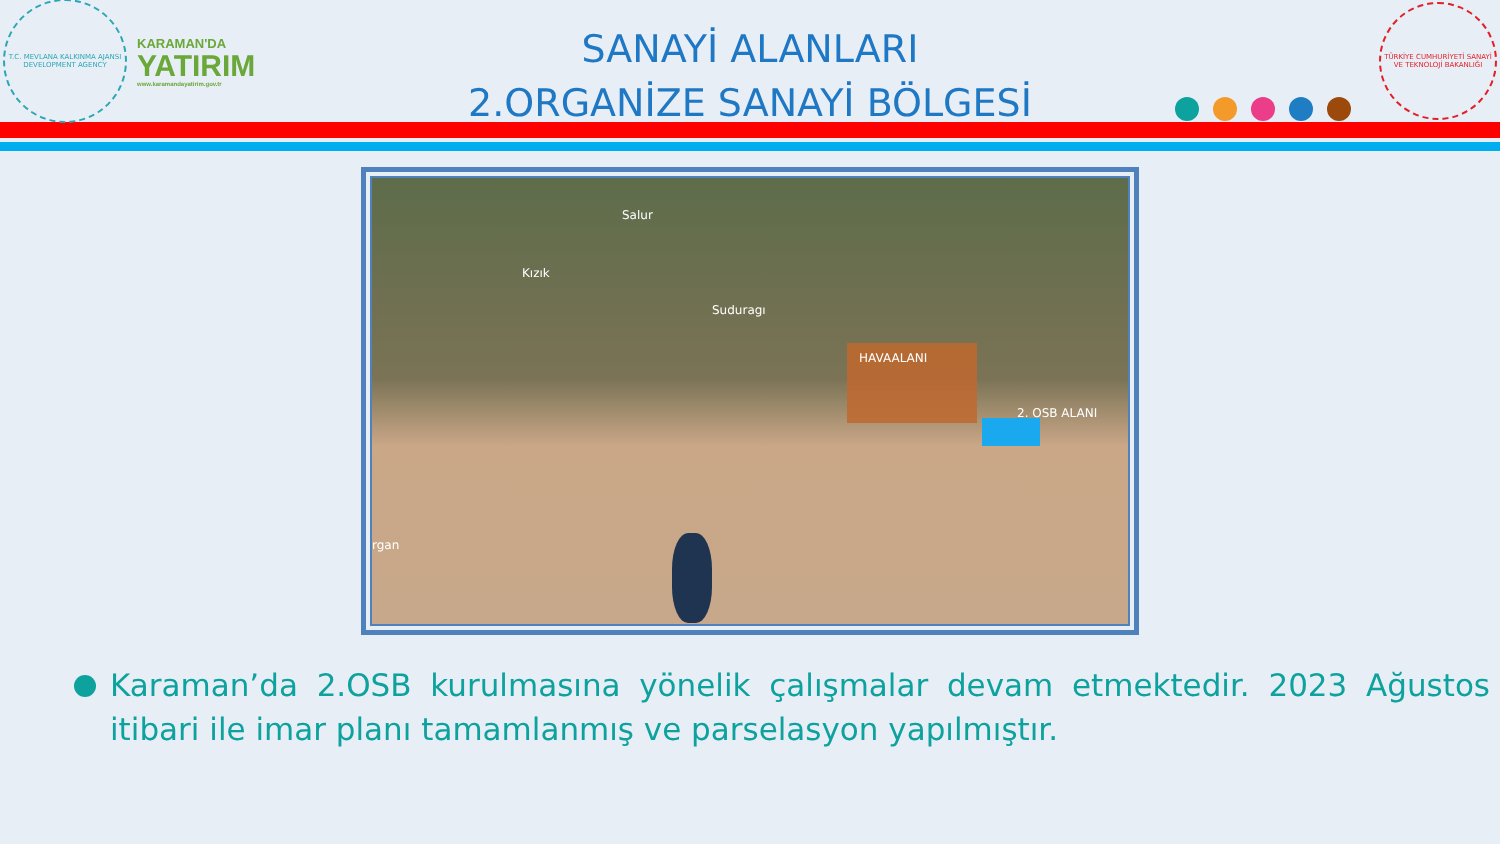T.C. MEVLANA KALKINMA AJANSI
DEVELOPMENT AGENCY
KARAMAN'DA
YATIRIM
www.karamandayatirim.gov.tr
SANAYİ ALANLARI
2.ORGANİZE SANAYİ BÖLGESİ
TÜRKİYE CUMHURİYETİ SANAYİ VE TEKNOLOJİ BAKANLIĞI
Salur
Kızık
Suduragı
HAVAALANI
2. OSB ALANI
rgan
Karaman’da 2.OSB kurulmasına yönelik çalışmalar devam etmektedir. 2023 Ağustos itibari ile imar planı tamamlanmış ve parselasyon yapılmıştır.